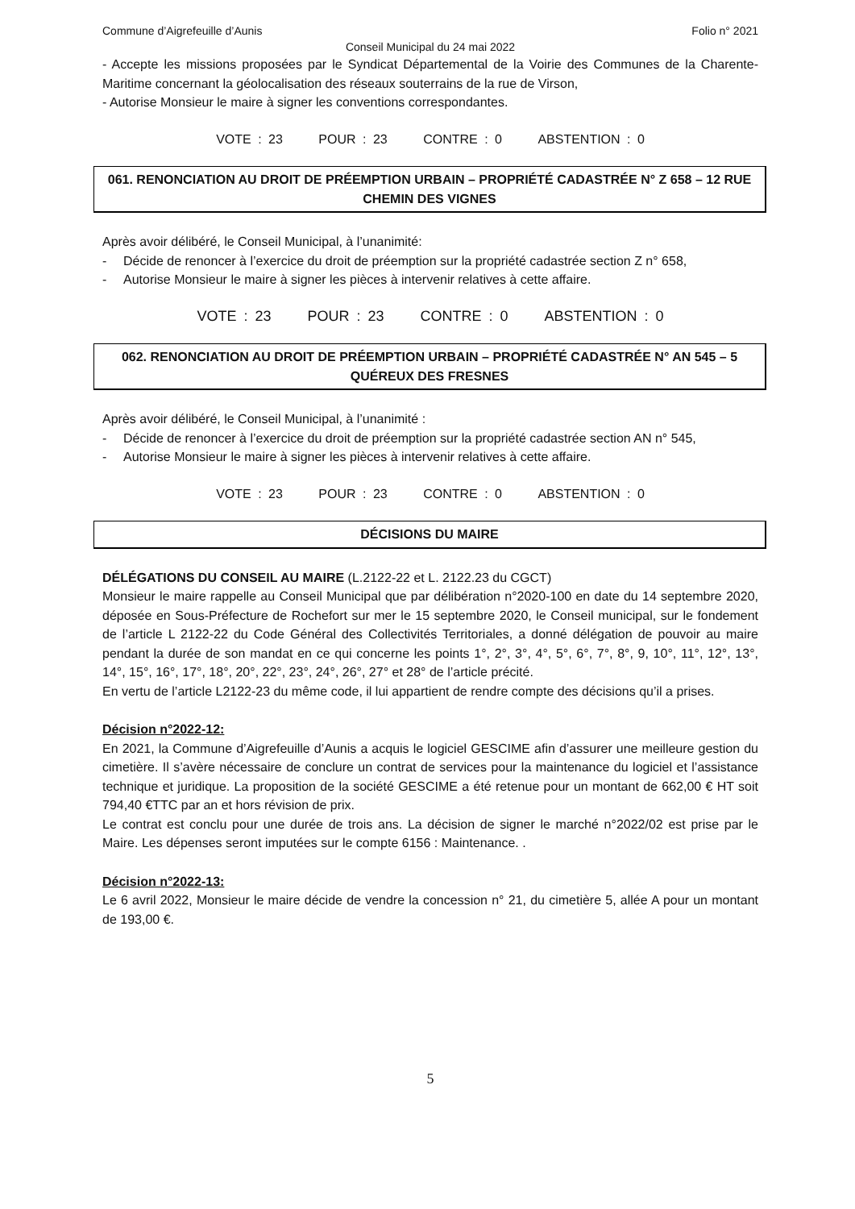Commune d’Aigrefeuille d’Aunis Folio n° 2021
Conseil Municipal du 24 mai 2022
- Accepte les missions proposées par le Syndicat Départemental de la Voirie des Communes de la Charente-Maritime concernant la géolocalisation des réseaux souterrains de la rue de Virson,
- Autorise Monsieur le maire à signer les conventions correspondantes.
VOTE : 23 POUR : 23 CONTRE : 0 ABSTENTION : 0
061. RENONCIATION AU DROIT DE PRÉEMPTION URBAIN – PROPRIÉTÉ CADASTRÉE N° Z 658 – 12 RUE CHEMIN DES VIGNES
Après avoir délibéré, le Conseil Municipal, à l’unanimité:
- Décide de renoncer à l’exercice du droit de préemption sur la propriété cadastrée section Z n° 658,
- Autorise Monsieur le maire à signer les pièces à intervenir relatives à cette affaire.
VOTE : 23 POUR : 23 CONTRE : 0 ABSTENTION : 0
062. RENONCIATION AU DROIT DE PRÉEMPTION URBAIN – PROPRIÉTÉ CADASTRÉE N° AN 545 – 5 QUÉREUX DES FRESNES
Après avoir délibéré, le Conseil Municipal, à l’unanimité :
- Décide de renoncer à l’exercice du droit de préemption sur la propriété cadastrée section AN n° 545,
- Autorise Monsieur le maire à signer les pièces à intervenir relatives à cette affaire.
VOTE : 23 POUR : 23 CONTRE : 0 ABSTENTION : 0
DÉCISIONS DU MAIRE
DÉLÉGATIONS DU CONSEIL AU MAIRE (L.2122-22 et L. 2122.23 du CGCT)
Monsieur le maire rappelle au Conseil Municipal que par délibération n°2020-100 en date du 14 septembre 2020, déposée en Sous-Préfecture de Rochefort sur mer le 15 septembre 2020, le Conseil municipal, sur le fondement de l’article L 2122-22 du Code Général des Collectivités Territoriales, a donné délégation de pouvoir au maire pendant la durée de son mandat en ce qui concerne les points 1°, 2°, 3°, 4°, 5°, 6°, 7°, 8°, 9, 10°, 11°, 12°, 13°, 14°, 15°, 16°, 17°, 18°, 20°, 22°, 23°, 24°, 26°, 27° et 28° de l’article précité.
En vertu de l’article L2122-23 du même code, il lui appartient de rendre compte des décisions qu’il a prises.
Décision n°2022-12:
En 2021, la Commune d’Aigrefeuille d’Aunis a acquis le logiciel GESCIME afin d’assurer une meilleure gestion du cimetière. Il s’avère nécessaire de conclure un contrat de services pour la maintenance du logiciel et l’assistance technique et juridique. La proposition de la société GESCIME a été retenue pour un montant de 662,00 € HT soit 794,40 €TTC par an et hors révision de prix.
Le contrat est conclu pour une durée de trois ans. La décision de signer le marché n°2022/02 est prise par le Maire. Les dépenses seront imputées sur le compte 6156 : Maintenance. .
Décision n°2022-13:
Le 6 avril 2022, Monsieur le maire décide de vendre la concession n° 21, du cimetière 5, allée A pour un montant de 193,00 €.
5